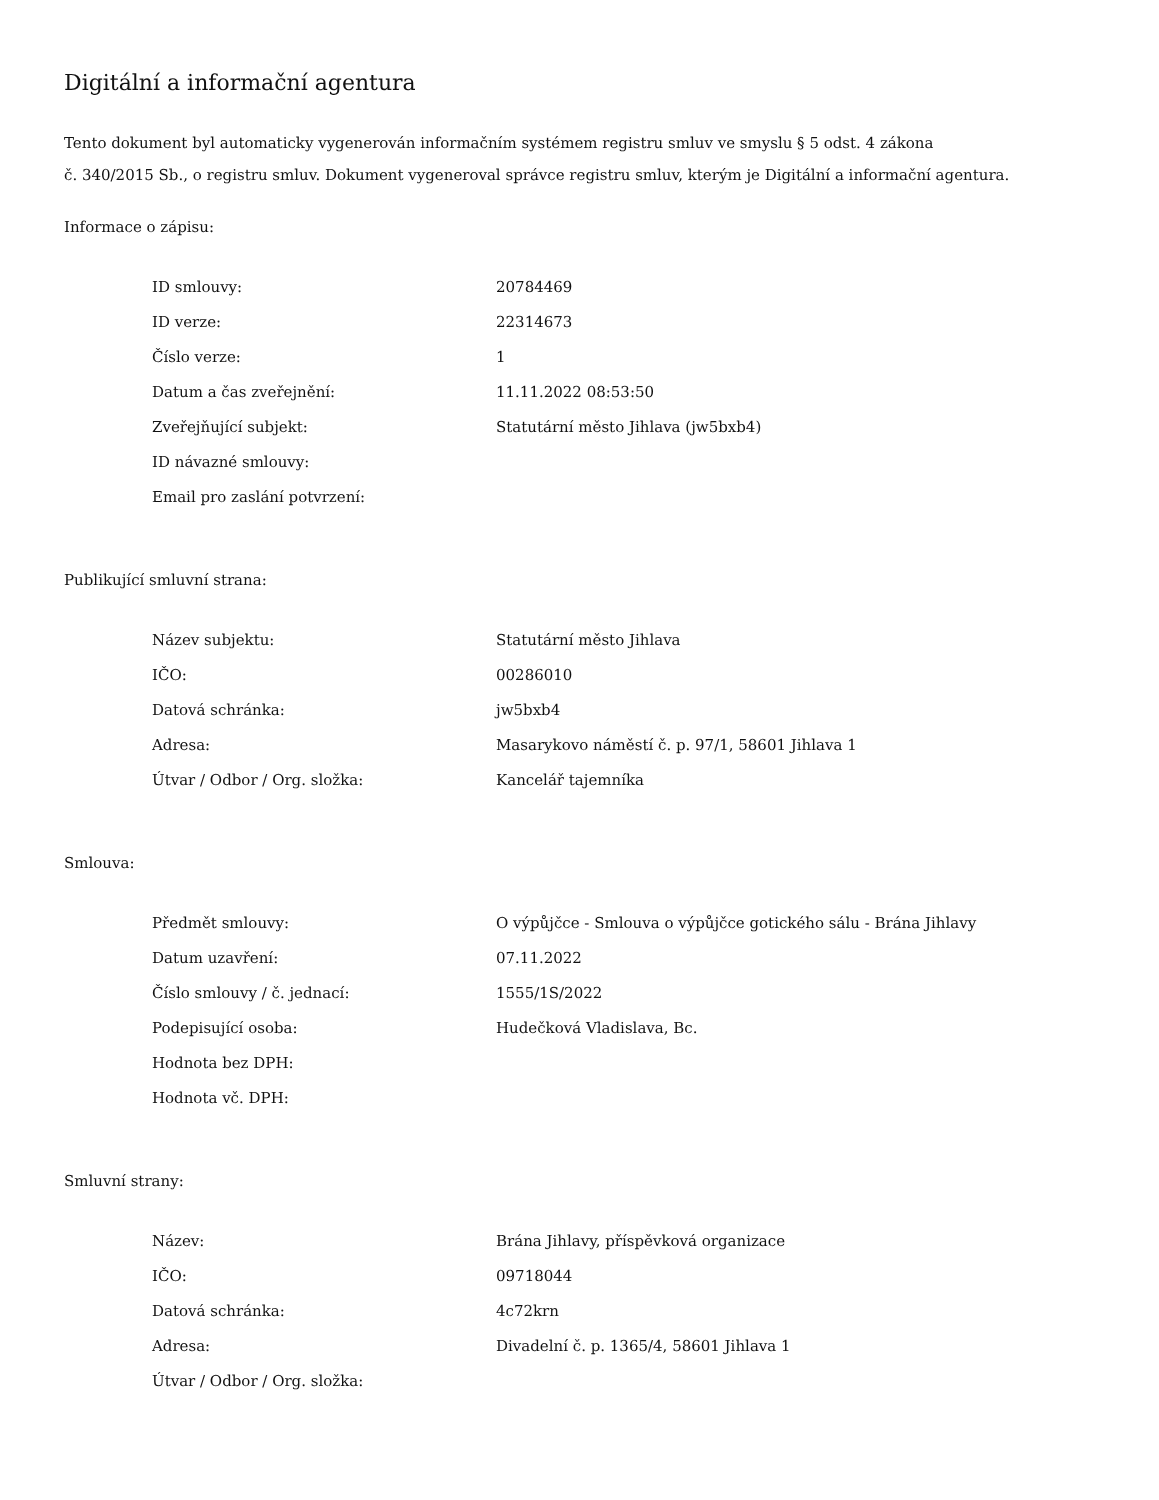Digitální a informační agentura
Tento dokument byl automaticky vygenerován informačním systémem registru smluv ve smyslu § 5 odst. 4 zákona
č. 340/2015 Sb., o registru smluv. Dokument vygeneroval správce registru smluv, kterým je Digitální a informační agentura.
Informace o zápisu:
| ID smlouvy: | 20784469 |
| ID verze: | 22314673 |
| Číslo verze: | 1 |
| Datum a čas zveřejnění: | 11.11.2022 08:53:50 |
| Zveřejňující subjekt: | Statutární město Jihlava (jw5bxb4) |
| ID návazné smlouvy: | |
| Email pro zaslání potvrzení: | |
Publikující smluvní strana:
| Název subjektu: | Statutární město Jihlava |
| IČO: | 00286010 |
| Datová schránka: | jw5bxb4 |
| Adresa: | Masarykovo náměstí č. p. 97/1, 58601 Jihlava 1 |
| Útvar / Odbor / Org. složka: | Kancelář tajemníka |
Smlouva:
| Předmět smlouvy: | O výpůjčce - Smlouva o výpůjčce gotického sálu - Brána Jihlavy |
| Datum uzavření: | 07.11.2022 |
| Číslo smlouvy / č. jednací: | 1555/1S/2022 |
| Podepisující osoba: | Hudečková Vladislava, Bc. |
| Hodnota bez DPH: | |
| Hodnota vč. DPH: | |
Smluvní strany:
| Název: | Brána Jihlavy, příspěvková organizace |
| IČO: | 09718044 |
| Datová schránka: | 4c72krn |
| Adresa: | Divadelní č. p. 1365/4, 58601 Jihlava 1 |
| Útvar / Odbor / Org. složka: | |